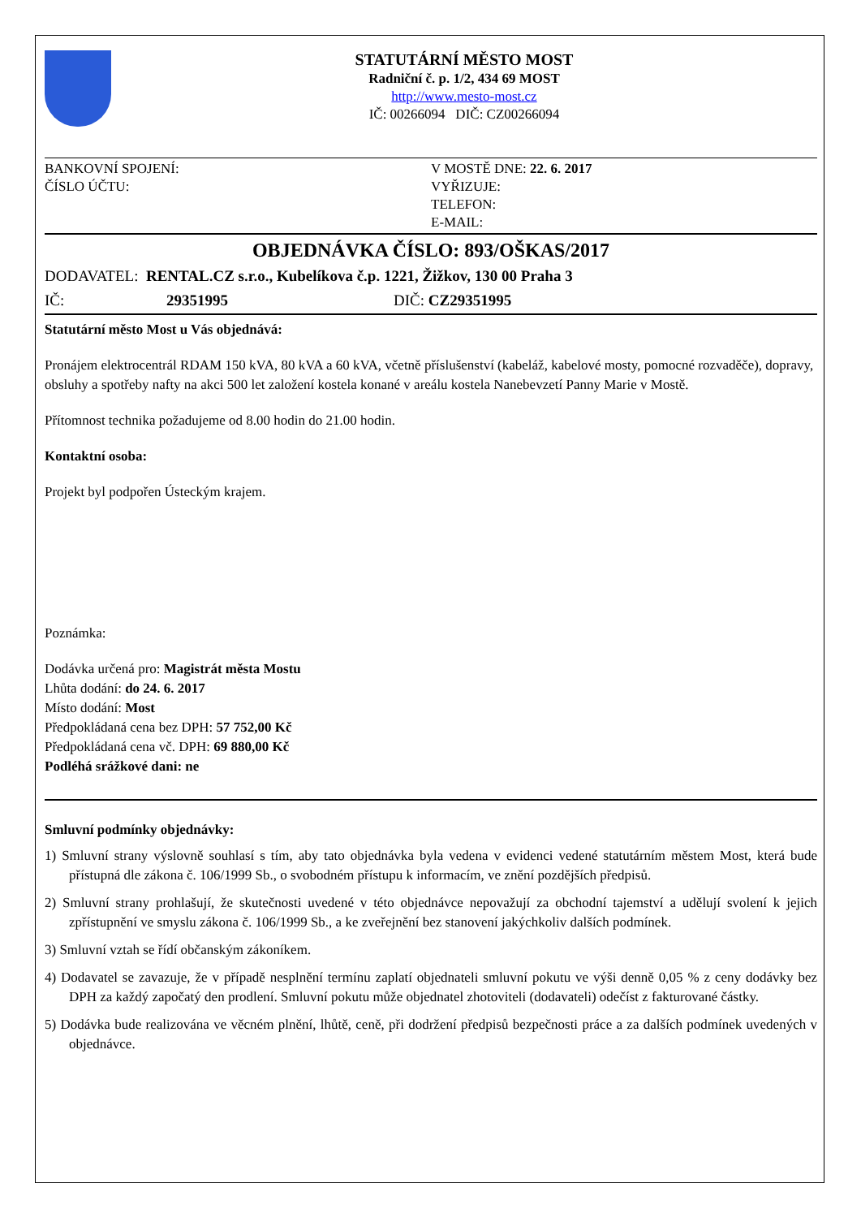STATUTÁRNÍ MĚSTO MOST
Radniční č. p. 1/2, 434 69 MOST
http://www.mesto-most.cz
IČ: 00266094 DIČ: CZ00266094
BANKOVNÍ SPOJENÍ:
ČÍSLO ÚČTU:
V MOSTĚ DNE: 22. 6. 2017
VYŘIZUJE:
TELEFON:
E-MAIL:
OBJEDNÁVKA ČÍSLO: 893/OŠKAS/2017
DODAVATEL: RENTAL.CZ s.r.o., Kubelíkova č.p. 1221, Žižkov, 130 00 Praha 3
IČ: 29351995 DIČ: CZ29351995
Statutární město Most u Vás objednává:
Pronájem elektrocentrál RDAM 150 kVA, 80 kVA a 60 kVA, včetně příslušenství (kabeláž, kabelové mosty, pomocné rozvaděče), dopravy, obsluhy a spotřeby nafty na akci 500 let založení kostela konané v areálu kostela Nanebevzetí Panny Marie v Mostě.
Přítomnost technika požadujeme od 8.00 hodin do 21.00 hodin.
Kontaktní osoba:
Projekt byl podpořen Ústeckým krajem.
Poznámka:
Dodávka určená pro: Magistrát města Mostu
Lhůta dodání: do 24. 6. 2017
Místo dodání: Most
Předpokládaná cena bez DPH: 57 752,00 Kč
Předpokládaná cena vč. DPH: 69 880,00 Kč
Podléhá srážkové dani: ne
Smluvní podmínky objednávky:
1) Smluvní strany výslovně souhlasí s tím, aby tato objednávka byla vedena v evidenci vedené statutárním městem Most, která bude přístupná dle zákona č. 106/1999 Sb., o svobodném přístupu k informacím, ve znění pozdějších předpisů.
2) Smluvní strany prohlašují, že skutečnosti uvedené v této objednávce nepovažují za obchodní tajemství a udělují svolení k jejich zpřístupnění ve smyslu zákona č. 106/1999 Sb., a ke zveřejnění bez stanovení jakýchkoliv dalších podmínek.
3) Smluvní vztah se řídí občanským zákoníkem.
4) Dodavatel se zavazuje, že v případě nesplnění termínu zaplatí objednateli smluvní pokutu ve výši denně 0,05 % z ceny dodávky bez DPH za každý započatý den prodlení. Smluvní pokutu může objednatel zhotoviteli (dodavateli) odečíst z fakturované částky.
5) Dodávka bude realizována ve věcném plnění, lhůtě, ceně, při dodržení předpisů bezpečnosti práce a za dalších podmínek uvedených v objednávce.